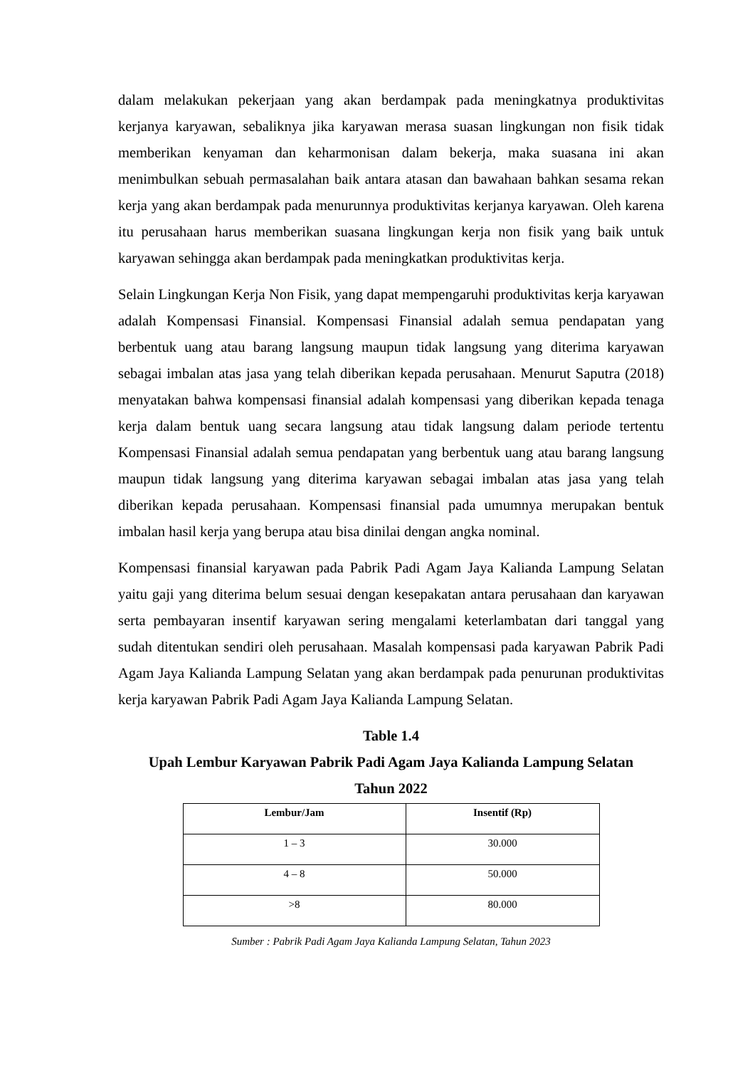dalam melakukan pekerjaan yang akan berdampak pada meningkatnya produktivitas kerjanya karyawan, sebaliknya jika karyawan merasa suasan lingkungan non fisik tidak memberikan kenyaman dan keharmonisan dalam bekerja, maka suasana ini akan menimbulkan sebuah permasalahan baik antara atasan dan bawahaan bahkan sesama rekan kerja yang akan berdampak pada menurunnya produktivitas kerjanya karyawan. Oleh karena itu perusahaan harus memberikan suasana lingkungan kerja non fisik yang baik untuk karyawan sehingga akan berdampak pada meningkatkan produktivitas kerja.
Selain Lingkungan Kerja Non Fisik, yang dapat mempengaruhi produktivitas kerja karyawan adalah Kompensasi Finansial. Kompensasi Finansial adalah semua pendapatan yang berbentuk uang atau barang langsung maupun tidak langsung yang diterima karyawan sebagai imbalan atas jasa yang telah diberikan kepada perusahaan. Menurut Saputra (2018) menyatakan bahwa kompensasi finansial adalah kompensasi yang diberikan kepada tenaga kerja dalam bentuk uang secara langsung atau tidak langsung dalam periode tertentu Kompensasi Finansial adalah semua pendapatan yang berbentuk uang atau barang langsung maupun tidak langsung yang diterima karyawan sebagai imbalan atas jasa yang telah diberikan kepada perusahaan. Kompensasi finansial pada umumnya merupakan bentuk imbalan hasil kerja yang berupa atau bisa dinilai dengan angka nominal.
Kompensasi finansial karyawan pada Pabrik Padi Agam Jaya Kalianda Lampung Selatan yaitu gaji yang diterima belum sesuai dengan kesepakatan antara perusahaan dan karyawan serta pembayaran insentif karyawan sering mengalami keterlambatan dari tanggal yang sudah ditentukan sendiri oleh perusahaan. Masalah kompensasi pada karyawan Pabrik Padi Agam Jaya Kalianda Lampung Selatan yang akan berdampak pada penurunan produktivitas kerja karyawan Pabrik Padi Agam Jaya Kalianda Lampung Selatan.
Table 1.4
Upah Lembur Karyawan Pabrik Padi Agam Jaya Kalianda Lampung Selatan
Tahun 2022
| Lembur/Jam | Insentif (Rp) |
| --- | --- |
| 1 – 3 | 30.000 |
| 4 – 8 | 50.000 |
| >8 | 80.000 |
Sumber : Pabrik Padi Agam Jaya Kalianda Lampung Selatan, Tahun 2023